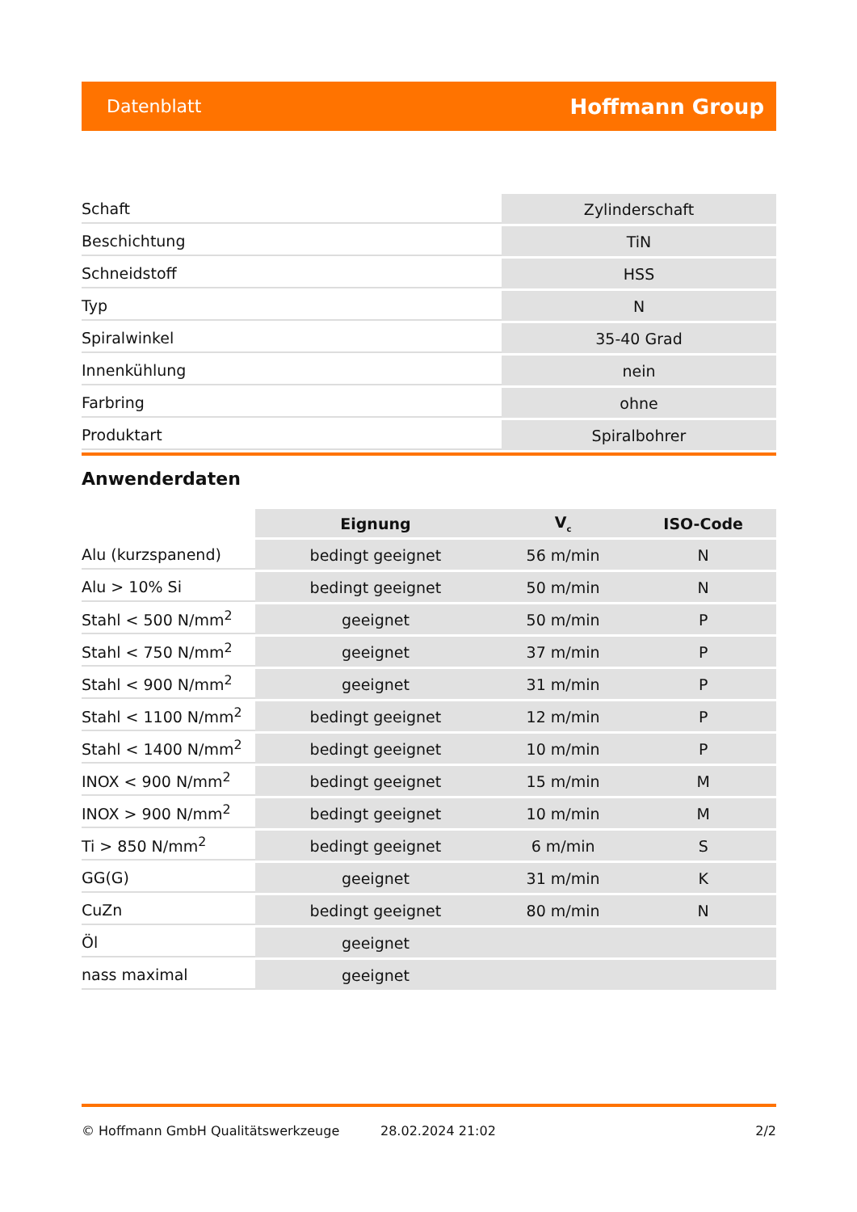Datenblatt Hoffmann Group
| Schaft | Zylinderschaft |
| Beschichtung | TiN |
| Schneidstoff | HSS |
| Typ | N |
| Spiralwinkel | 35-40 Grad |
| Innenkühlung | nein |
| Farbring | ohne |
| Produktart | Spiralbohrer |
Anwenderdaten
| | Eignung | V<sub>c</sub> | ISO-Code |
| --- | --- | --- | --- |
| Alu (kurzspanend) | bedingt geeignet | 56 m/min | N |
| Alu > 10% Si | bedingt geeignet | 50 m/min | N |
| Stahl < 500 N/mm<sup>2</sup> | geeignet | 50 m/min | P |
| Stahl < 750 N/mm<sup>2</sup> | geeignet | 37 m/min | P |
| Stahl < 900 N/mm<sup>2</sup> | geeignet | 31 m/min | P |
| Stahl < 1100 N/mm<sup>2</sup> | bedingt geeignet | 12 m/min | P |
| Stahl < 1400 N/mm<sup>2</sup> | bedingt geeignet | 10 m/min | P |
| INOX < 900 N/mm<sup>2</sup> | bedingt geeignet | 15 m/min | M |
| INOX > 900 N/mm<sup>2</sup> | bedingt geeignet | 10 m/min | M |
| Ti > 850 N/mm<sup>2</sup> | bedingt geeignet | 6 m/min | S |
| GG(G) | geeignet | 31 m/min | K |
| CuZn | bedingt geeignet | 80 m/min | N |
| Öl | geeignet | | |
| nass maximal | geeignet | | |
© Hoffmann GmbH Qualitätswerkzeuge 28.02.2024 21:02 2/2